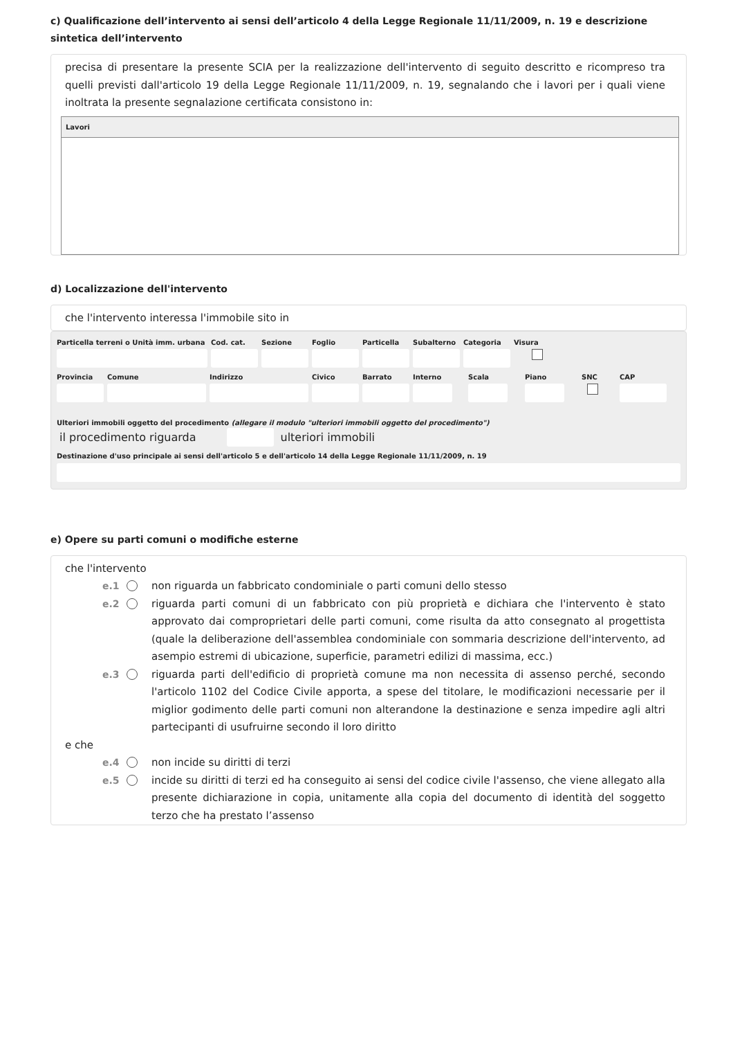c) Qualificazione dell’intervento ai sensi dell’articolo 4 della Legge Regionale 11/11/2009, n. 19 e descrizione sintetica dell’intervento
precisa di presentare la presente SCIA per la realizzazione dell'intervento di seguito descritto e ricompreso tra quelli previsti dall'articolo 19 della Legge Regionale 11/11/2009, n. 19, segnalando che i lavori per i quali viene inoltrata la presente segnalazione certificata consistono in:
Lavori
d) Localizzazione dell'intervento
che l'intervento interessa l'immobile sito in
Particella terreni o Unità imm. urbana
Cod. cat. Sezione Foglio Particella Subalterno Categoria Visura
Provincia Comune Indirizzo Civico Barrato Interno Scala Piano SNC CAP
Ulteriori immobili oggetto del procedimento (allegare il modulo "ulteriori immobili oggetto del procedimento")
il procedimento riguarda ulteriori immobili
Destinazione d'uso principale ai sensi dell'articolo 5 e dell'articolo 14 della Legge Regionale 11/11/2009, n. 19
e) Opere su parti comuni o modifiche esterne
che l'intervento
e.1 non riguarda un fabbricato condominiale o parti comuni dello stesso
e.2 riguarda parti comuni di un fabbricato con più proprietà e dichiara che l'intervento è stato approvato dai comproprietari delle parti comuni, come risulta da atto consegnato al progettista (quale la deliberazione dell'assemblea condominiale con sommaria descrizione dell'intervento, ad asempio estremi di ubicazione, superficie, parametri edilizi di massima, ecc.)
e.3 riguarda parti dell'edificio di proprietà comune ma non necessita di assenso perché, secondo l'articolo 1102 del Codice Civile apporta, a spese del titolare, le modificazioni necessarie per il miglior godimento delle parti comuni non alterandone la destinazione e senza impedire agli altri partecipanti di usufruirne secondo il loro diritto
e che
e.4 non incide su diritti di terzi
e.5 incide su diritti di terzi ed ha conseguito ai sensi del codice civile l'assenso, che viene allegato alla presente dichiarazione in copia, unitamente alla copia del documento di identità del soggetto terzo che ha prestato l’assenso